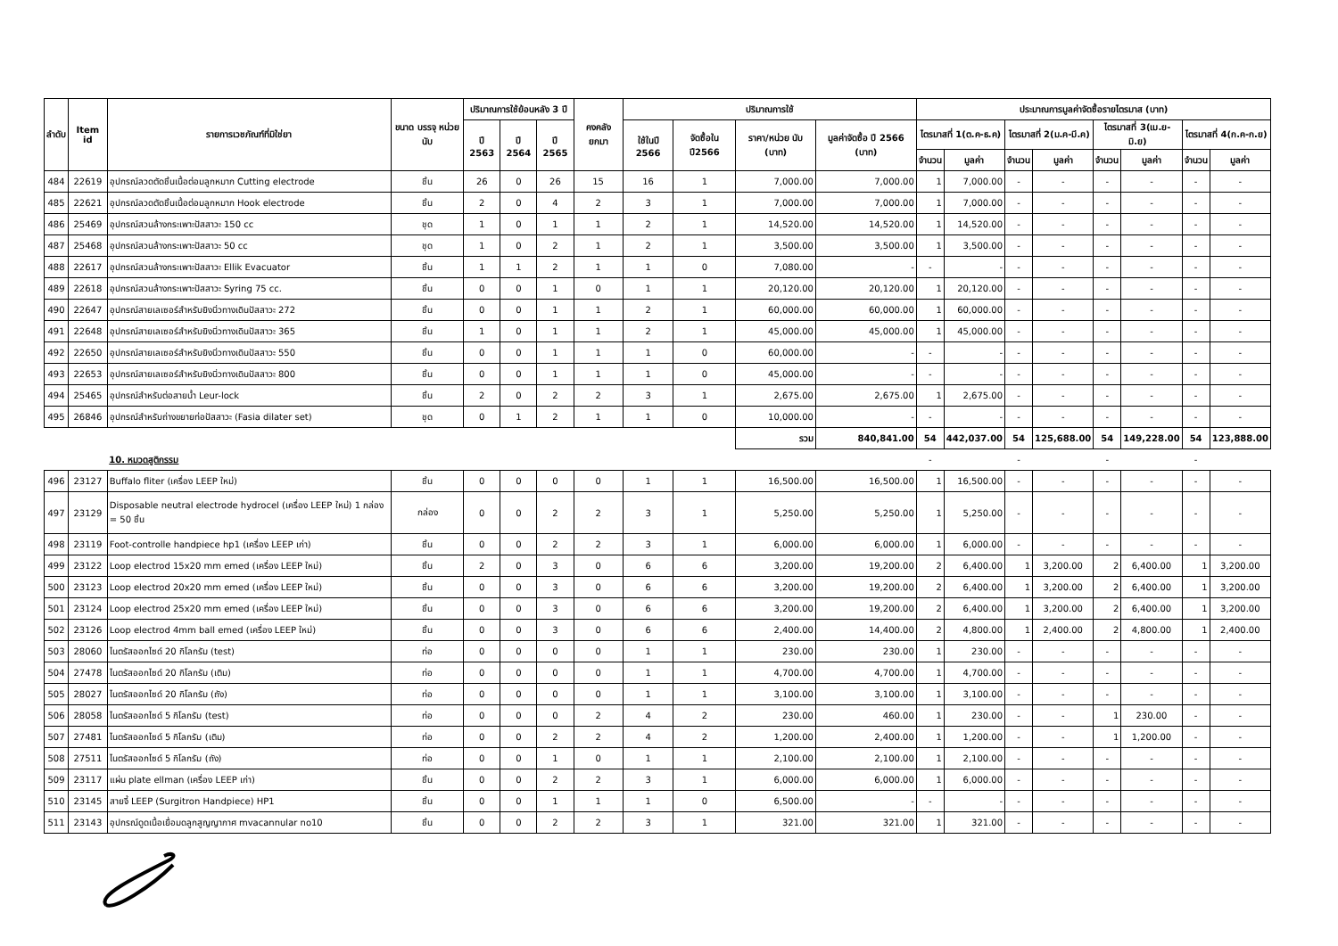| ลำดับ | Item id | รายการเวชภัณฑ์ที่มิใช่ยา | ขนาด บรรจุ หน่วยนับ | ปริมาณการใช้ย้อนหลัง 3 ปี | | | คงคลัง ยกมา | ปริมาณการใช้ | | | | ประมาณการมูลค่าจัดซื้อรายไตรมาส (บาท) | | | | | | | |
| --- | --- | --- | --- | --- | --- | --- | --- | --- | --- | --- | --- | --- | --- | --- | --- | --- | --- | --- | --- |
| | | | | ปี 2563 | ปี 2564 | ปี 2565 | | ใช้ในปี 2566 | จัดซื้อใน ปี2566 | ราคา/หน่วย นับ (บาท) | มูลค่าจัดซื้อ ปี 2566 (บาท) | ไตรมาสที่ 1(ต.ค-ธ.ค) | | ไตรมาสที่ 2(ม.ค-มี.ค) | | ไตรมาสที่ 3(เม.ย-มิ.ย) | | ไตรมาสที่ 4(ก.ค-ก.ย) | |
| | | | | | | | | | | | | จำนวน | มูลค่า | จำนวน | มูลค่า | จำนวน | มูลค่า | จำนวน | มูลค่า |
| 484 | 22619 | อุปกรณ์ลวดตัดชิ้นเนื้อต่อมลูกหมาก Cutting electrode | ชิ้น | 26 | 0 | 26 | 15 | 16 | 1 | 7,000.00 | 7,000.00 | 1 | 7,000.00 | - | - | - | - | - | - |
| 485 | 22621 | อุปกรณ์ลวดตัดชิ้นเนื้อต่อมลูกหมาก Hook electrode | ชิ้น | 2 | 0 | 4 | 2 | 3 | 1 | 7,000.00 | 7,000.00 | 1 | 7,000.00 | - | - | - | - | - | - |
| 486 | 25469 | อุปกรณ์สวนล้างกระเพาะปัสสาวะ 150 cc | ชุด | 1 | 0 | 1 | 1 | 2 | 1 | 14,520.00 | 14,520.00 | 1 | 14,520.00 | - | - | - | - | - | - |
| 487 | 25468 | อุปกรณ์สวนล้างกระเพาะปัสสาวะ 50 cc | ชุด | 1 | 0 | 2 | 1 | 2 | 1 | 3,500.00 | 3,500.00 | 1 | 3,500.00 | - | - | - | - | - | - |
| 488 | 22617 | อุปกรณ์สวนล้างกระเพาะปัสสาวะ Ellik Evacuator | ชิ้น | 1 | 1 | 2 | 1 | 1 | 0 | 7,080.00 | - | - | - | - | - | - | - | - | - |
| 489 | 22618 | อุปกรณ์สวนล้างกระเพาะปัสสาวะ Syring 75 cc. | ชิ้น | 0 | 0 | 1 | 0 | 1 | 1 | 20,120.00 | 20,120.00 | 1 | 20,120.00 | - | - | - | - | - | - |
| 490 | 22647 | อุปกรณ์สายเลเซอร์สำหรับยิงนิ่วทางเดินปัสสาวะ 272 | ชิ้น | 0 | 0 | 1 | 1 | 2 | 1 | 60,000.00 | 60,000.00 | 1 | 60,000.00 | - | - | - | - | - | - |
| 491 | 22648 | อุปกรณ์สายเลเซอร์สำหรับยิงนิ่วทางเดินปัสสาวะ 365 | ชิ้น | 1 | 0 | 1 | 1 | 2 | 1 | 45,000.00 | 45,000.00 | 1 | 45,000.00 | - | - | - | - | - | - |
| 492 | 22650 | อุปกรณ์สายเลเซอร์สำหรับยิงนิ่วทางเดินปัสสาวะ 550 | ชิ้น | 0 | 0 | 1 | 1 | 1 | 0 | 60,000.00 | - | - | - | - | - | - | - | - | - |
| 493 | 22653 | อุปกรณ์สายเลเซอร์สำหรับยิงนิ่วทางเดินปัสสาวะ 800 | ชิ้น | 0 | 0 | 1 | 1 | 1 | 0 | 45,000.00 | - | - | - | - | - | - | - | - | - |
| 494 | 25465 | อุปกรณ์สำหรับต่อสายน้ำ Leur-lock | ชิ้น | 2 | 0 | 2 | 2 | 3 | 1 | 2,675.00 | 2,675.00 | 1 | 2,675.00 | - | - | - | - | - | - |
| 495 | 26846 | อุปกรณ์สำหรับถ่างขยายท่อปัสสาวะ (Fasia dilater set) | ชุด | 0 | 1 | 2 | 1 | 1 | 0 | 10,000.00 | - | - | - | - | - | - | - | - | - |
| | | | | | | | | | | รวม | 840,841.00 | 54 | 442,037.00 | 54 | 125,688.00 | 54 | 149,228.00 | 54 | 123,888.00 |
| | | 10. หมวดสูติกรรม | | | | | | | | | | - | | - | | - | | - | |
| 496 | 23127 | Buffalo fliter (เครื่อง LEEP ใหม่) | ชิ้น | 0 | 0 | 0 | 0 | 1 | 1 | 16,500.00 | 16,500.00 | 1 | 16,500.00 | - | - | - | - | - | - |
| 497 | 23129 | Disposable neutral electrode hydrocel (เครื่อง LEEP ใหม่) 1 กล่อง = 50 ชิ้น | กล่อง | 0 | 0 | 2 | 2 | 3 | 1 | 5,250.00 | 5,250.00 | 1 | 5,250.00 | - | - | - | - | - | - |
| 498 | 23119 | Foot-controlle handpiece hp1 (เครื่อง LEEP เก่า) | ชิ้น | 0 | 0 | 2 | 2 | 3 | 1 | 6,000.00 | 6,000.00 | 1 | 6,000.00 | - | - | - | - | - | - |
| 499 | 23122 | Loop electrod 15x20 mm emed (เครื่อง LEEP ใหม่) | ชิ้น | 2 | 0 | 3 | 0 | 6 | 6 | 3,200.00 | 19,200.00 | 2 | 6,400.00 | 1 | 3,200.00 | 2 | 6,400.00 | 1 | 3,200.00 |
| 500 | 23123 | Loop electrod 20x20 mm emed (เครื่อง LEEP ใหม่) | ชิ้น | 0 | 0 | 3 | 0 | 6 | 6 | 3,200.00 | 19,200.00 | 2 | 6,400.00 | 1 | 3,200.00 | 2 | 6,400.00 | 1 | 3,200.00 |
| 501 | 23124 | Loop electrod 25x20 mm emed (เครื่อง LEEP ใหม่) | ชิ้น | 0 | 0 | 3 | 0 | 6 | 6 | 3,200.00 | 19,200.00 | 2 | 6,400.00 | 1 | 3,200.00 | 2 | 6,400.00 | 1 | 3,200.00 |
| 502 | 23126 | Loop electrod 4mm ball emed (เครื่อง LEEP ใหม่) | ชิ้น | 0 | 0 | 3 | 0 | 6 | 6 | 2,400.00 | 14,400.00 | 2 | 4,800.00 | 1 | 2,400.00 | 2 | 4,800.00 | 1 | 2,400.00 |
| 503 | 28060 | ไนตรัสออกไซด์ 20 กิโลกรัม (test) | ท่อ | 0 | 0 | 0 | 0 | 1 | 1 | 230.00 | 230.00 | 1 | 230.00 | - | - | - | - | - | - |
| 504 | 27478 | ไนตรัสออกไซด์ 20 กิโลกรัม (เติม) | ท่อ | 0 | 0 | 0 | 0 | 1 | 1 | 4,700.00 | 4,700.00 | 1 | 4,700.00 | - | - | - | - | - | - |
| 505 | 28027 | ไนตรัสออกไซด์ 20 กิโลกรัม (ถัง) | ท่อ | 0 | 0 | 0 | 0 | 1 | 1 | 3,100.00 | 3,100.00 | 1 | 3,100.00 | - | - | - | - | - | - |
| 506 | 28058 | ไนตรัสออกไซด์ 5 กิโลกรัม (test) | ท่อ | 0 | 0 | 0 | 2 | 4 | 2 | 230.00 | 460.00 | 1 | 230.00 | - | - | 1 | 230.00 | - | - |
| 507 | 27481 | ไนตรัสออกไซด์ 5 กิโลกรัม (เติม) | ท่อ | 0 | 0 | 2 | 2 | 4 | 2 | 1,200.00 | 2,400.00 | 1 | 1,200.00 | - | - | 1 | 1,200.00 | - | - |
| 508 | 27511 | ไนตรัสออกไซด์ 5 กิโลกรัม (ถัง) | ท่อ | 0 | 0 | 1 | 0 | 1 | 1 | 2,100.00 | 2,100.00 | 1 | 2,100.00 | - | - | - | - | - | - |
| 509 | 23117 | แผ่น plate ellman (เครื่อง LEEP เก่า) | ชิ้น | 0 | 0 | 2 | 2 | 3 | 1 | 6,000.00 | 6,000.00 | 1 | 6,000.00 | - | - | - | - | - | - |
| 510 | 23145 | สายจี้ LEEP (Surgitron Handpiece) HP1 | ชิ้น | 0 | 0 | 1 | 1 | 1 | 0 | 6,500.00 | - | - | - | - | - | - | - | - | - |
| 511 | 23143 | อุปกรณ์ดูดเนื้อเยื่อมดลูกสูญญากาศ mvacannular no10 | ชิ้น | 0 | 0 | 2 | 2 | 3 | 1 | 321.00 | 321.00 | 1 | 321.00 | - | - | - | - | - | - |